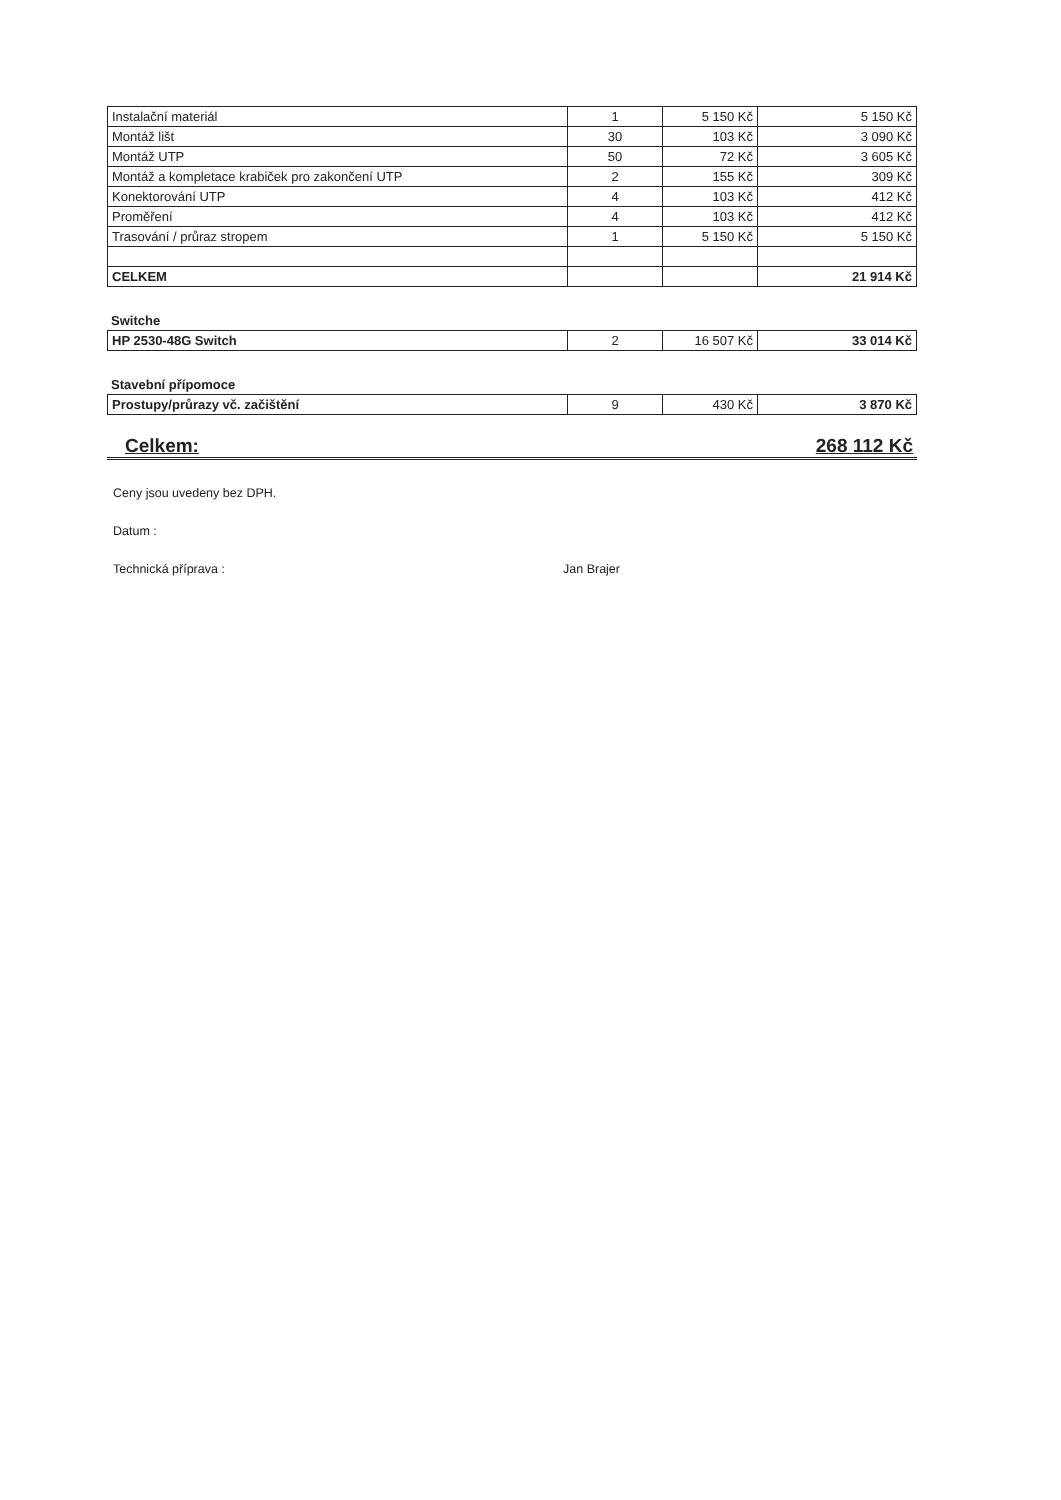| Instalační materiál | 1 | 5 150 Kč | 5 150 Kč |
| Montáž lišt | 30 | 103 Kč | 3 090 Kč |
| Montáž UTP | 50 | 72 Kč | 3 605 Kč |
| Montáž a kompletace krabiček pro zakončení UTP | 2 | 155 Kč | 309 Kč |
| Konektorování UTP | 4 | 103 Kč | 412 Kč |
| Proměření | 4 | 103 Kč | 412 Kč |
| Trasování / průraz stropem | 1 | 5 150 Kč | 5 150 Kč |
| CELKEM | | | 21 914 Kč |
Switche
| HP 2530-48G Switch | 2 | 16 507 Kč | 33 014 Kč |
Stavební přípomoce
| Prostupy/průrazy vč. začištění | 9 | 430 Kč | 3 870 Kč |
Celkem: 268 112 Kč
Ceny jsou uvedeny bez DPH.
Datum :
Technická příprava : Jan Brajer